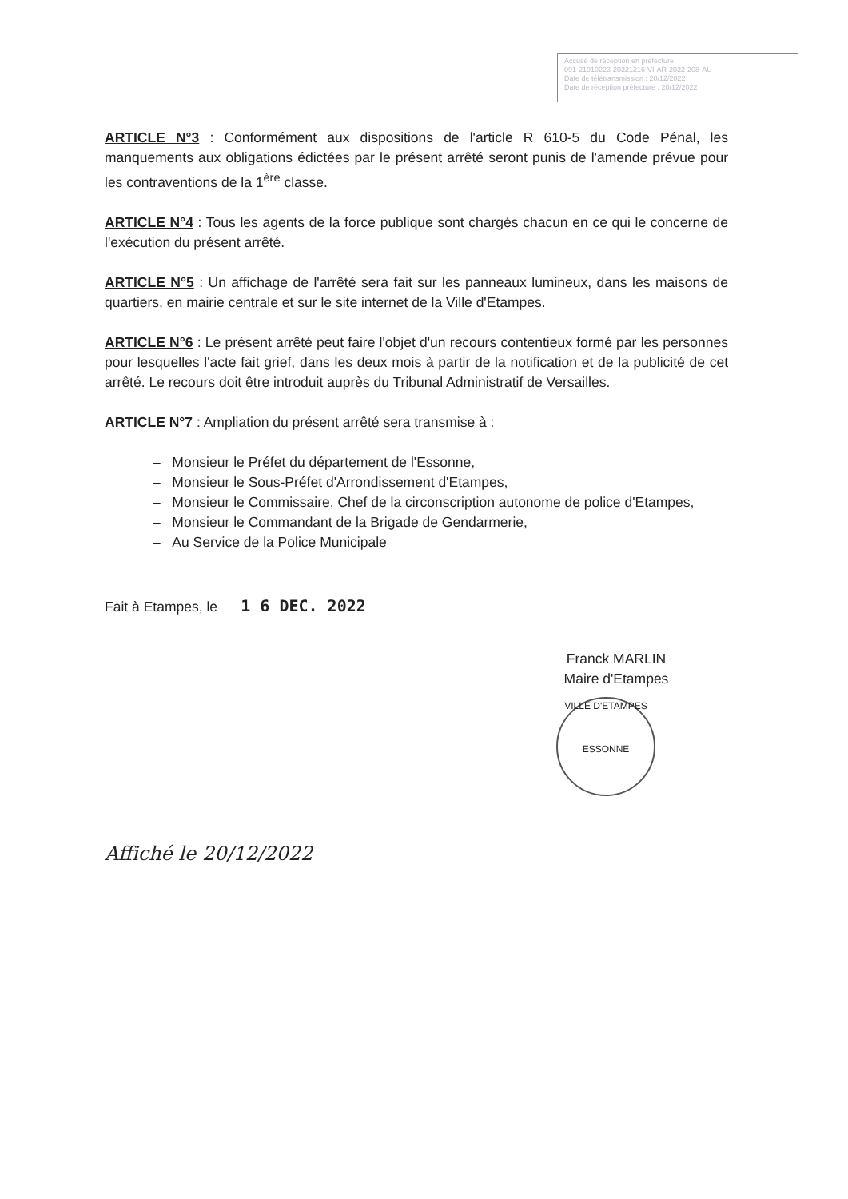Accusé de réception en préfecture
091-21910223-20221216-VI-AR-2022-208-AU
Date de télétransmission : 20/12/2022
Date de réception préfecture : 20/12/2022
ARTICLE N°3 : Conformément aux dispositions de l'article R 610-5 du Code Pénal, les manquements aux obligations édictées par le présent arrêté seront punis de l'amende prévue pour les contraventions de la 1<sup>ère</sup> classe.
ARTICLE N°4 : Tous les agents de la force publique sont chargés chacun en ce qui le concerne de l'exécution du présent arrêté.
ARTICLE N°5 : Un affichage de l'arrêté sera fait sur les panneaux lumineux, dans les maisons de quartiers, en mairie centrale et sur le site internet de la Ville d'Etampes.
ARTICLE N°6 : Le présent arrêté peut faire l'objet d'un recours contentieux formé par les personnes pour lesquelles l'acte fait grief, dans les deux mois à partir de la notification et de la publicité de cet arrêté. Le recours doit être introduit auprès du Tribunal Administratif de Versailles.
ARTICLE N°7 : Ampliation du présent arrêté sera transmise à :
– Monsieur le Préfet du département de l'Essonne,
– Monsieur le Sous-Préfet d'Arrondissement d'Etampes,
– Monsieur le Commissaire, Chef de la circonscription autonome de police d'Etampes,
– Monsieur le Commandant de la Brigade de Gendarmerie,
– Au Service de la Police Municipale
Fait à Etampes, le 1 6 DEC. 2022
Franck MARLIN
Maire d'Etampes
VILLE D'ETAMPES
ESSONNE
Affiché le 20/12/2022